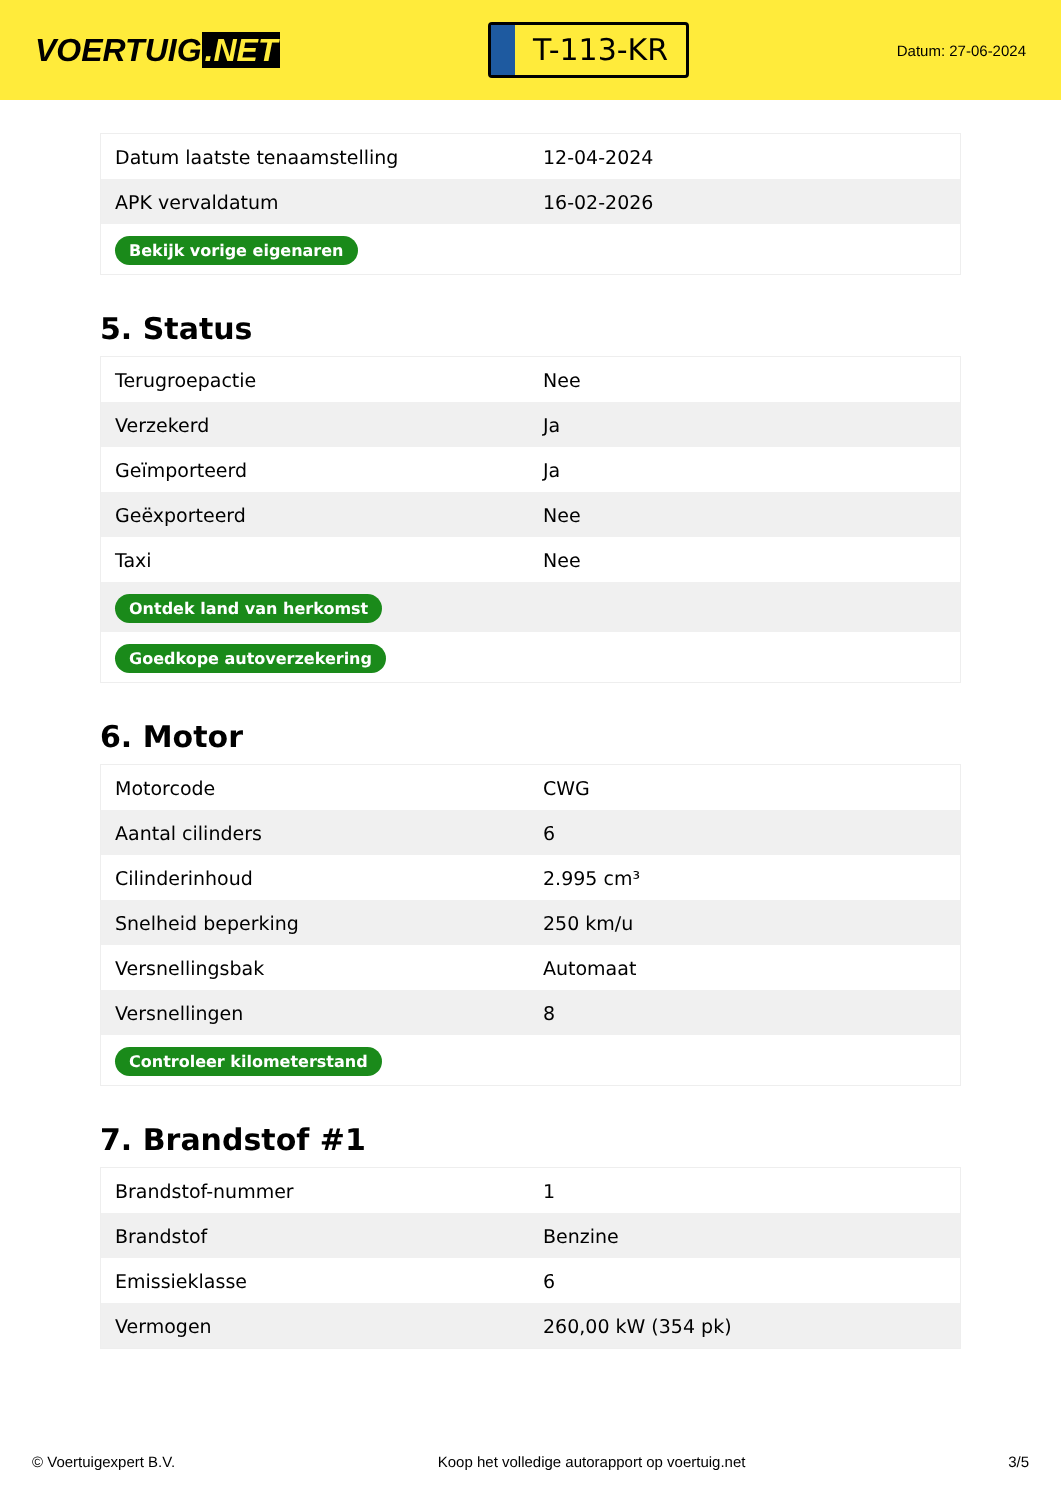VOERTUIG.NET
T-113-KR
Datum: 27-06-2024
| Datum laatste tenaamstelling | 12-04-2024 |
| APK vervaldatum | 16-02-2026 |
| Bekijk vorige eigenaren | |
5. Status
| Terugroepactie | Nee |
| Verzekerd | Ja |
| Geïmporteerd | Ja |
| Geëxporteerd | Nee |
| Taxi | Nee |
| Ontdek land van herkomst | |
| Goedkope autoverzekering | |
6. Motor
| Motorcode | CWG |
| Aantal cilinders | 6 |
| Cilinderinhoud | 2.995 cm³ |
| Snelheid beperking | 250 km/u |
| Versnellingsbak | Automaat |
| Versnellingen | 8 |
| Controleer kilometerstand | |
7. Brandstof #1
| Brandstof-nummer | 1 |
| Brandstof | Benzine |
| Emissieklasse | 6 |
| Vermogen | 260,00 kW (354 pk) |
© Voertuigexpert B.V. Koop het volledige autorapport op voertuig.net 3/5